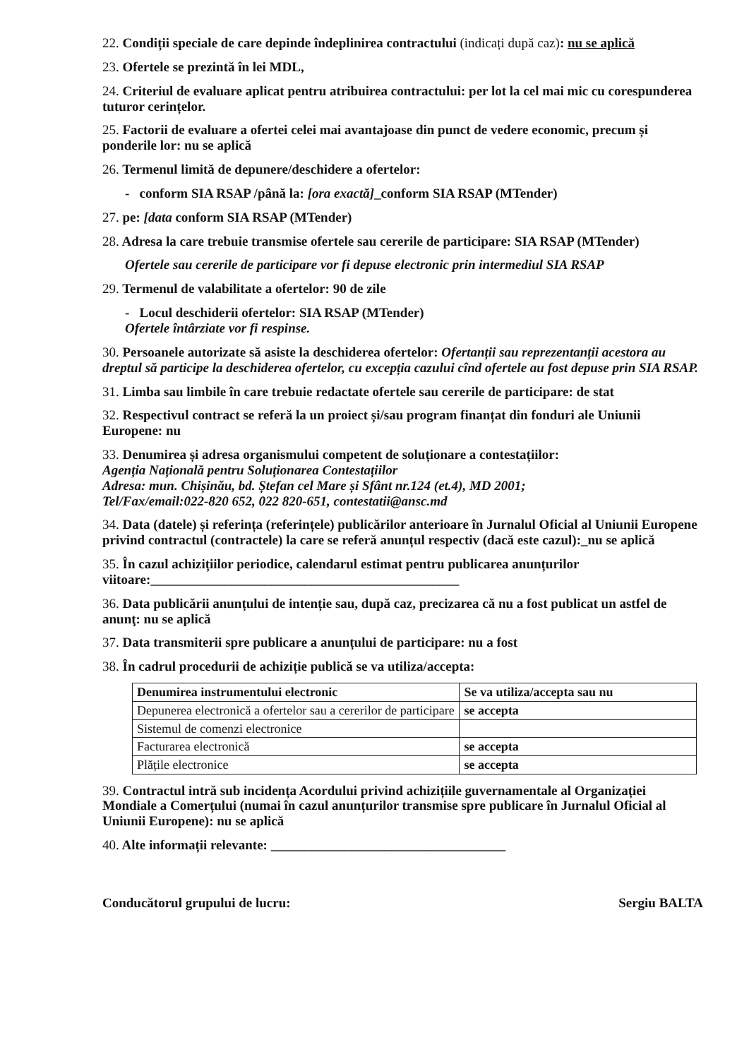22. Condiții speciale de care depinde îndeplinirea contractului (indicați după caz): nu se aplică
23. Ofertele se prezintă în lei MDL,
24. Criteriul de evaluare aplicat pentru atribuirea contractului: per lot la cel mai mic cu corespunderea tuturor cerințelor.
25. Factorii de evaluare a ofertei celei mai avantajoase din punct de vedere economic, precum și ponderile lor: nu se aplică
26. Termenul limită de depunere/deschidere a ofertelor:
- conform SIA RSAP /până la: [ora exactă]_conform SIA RSAP (MTender)
27. pe: [data conform SIA RSAP (MTender)
28. Adresa la care trebuie transmise ofertele sau cererile de participare: SIA RSAP (MTender)
Ofertele sau cererile de participare vor fi depuse electronic prin intermediul SIA RSAP
29. Termenul de valabilitate a ofertelor: 90 de zile
- Locul deschiderii ofertelor: SIA RSAP (MTender)
Ofertele întârziate vor fi respinse.
30. Persoanele autorizate să asiste la deschiderea ofertelor: Ofertanții sau reprezentanții acestora au dreptul să participe la deschiderea ofertelor, cu excepția cazului cînd ofertele au fost depuse prin SIA RSAP.
31. Limba sau limbile în care trebuie redactate ofertele sau cererile de participare: de stat
32. Respectivul contract se referă la un proiect și/sau program finanțat din fonduri ale Uniunii Europene: nu
33. Denumirea și adresa organismului competent de soluționare a contestațiilor:
Agenția Națională pentru Soluționarea Contestațiilor
Adresa: mun. Chișinău, bd. Ștefan cel Mare și Sfânt nr.124 (et.4), MD 2001;
Tel/Fax/email:022-820 652, 022 820-651, contestatii@ansc.md
34. Data (datele) și referința (referințele) publicărilor anterioare în Jurnalul Oficial al Uniunii Europene privind contractul (contractele) la care se referă anunțul respectiv (dacă este cazul):_nu se aplică
35. În cazul achizițiilor periodice, calendarul estimat pentru publicarea anunțurilor viitoare:______________________________________________
36. Data publicării anunțului de intenție sau, după caz, precizarea că nu a fost publicat un astfel de anunţ: nu se aplică
37. Data transmiterii spre publicare a anunțului de participare: nu a fost
38. În cadrul procedurii de achiziție publică se va utiliza/accepta:
| Denumirea instrumentului electronic | Se va utiliza/accepta sau nu |
| --- | --- |
| Depunerea electronică a ofertelor sau a cererilor de participare | se accepta |
| Sistemul de comenzi electronice | |
| Facturarea electronică | se accepta |
| Plățile electronice | se accepta |
39. Contractul intră sub incidența Acordului privind achizițiile guvernamentale al Organizației Mondiale a Comerțului (numai în cazul anunțurilor transmise spre publicare în Jurnalul Oficial al Uniunii Europene): nu se aplică
40. Alte informații relevante: ___________________________________
Conducătorul grupului de lucru: Sergiu BALTA